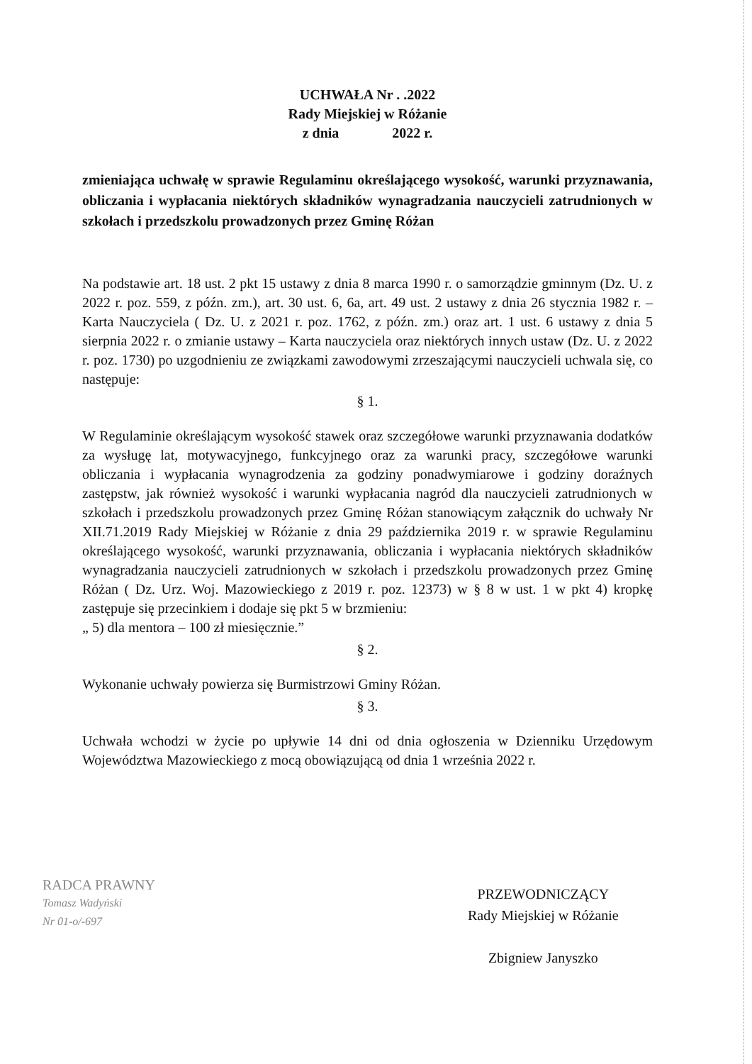UCHWAŁA Nr . .2022
Rady Miejskiej w Różanie
z dnia 2022 r.
zmieniająca uchwałę w sprawie Regulaminu określającego wysokość, warunki przyznawania, obliczania i wypłacania niektórych składników wynagradzania nauczycieli zatrudnionych w szkołach i przedszkolu prowadzonych przez Gminę Różan
Na podstawie art. 18 ust. 2 pkt 15 ustawy z dnia 8 marca 1990 r. o samorządzie gminnym (Dz. U. z 2022 r. poz. 559, z późn. zm.), art. 30 ust. 6, 6a, art. 49 ust. 2 ustawy z dnia 26 stycznia 1982 r. – Karta Nauczyciela ( Dz. U. z 2021 r. poz. 1762, z późn. zm.) oraz art. 1 ust. 6 ustawy z dnia 5 sierpnia 2022 r. o zmianie ustawy – Karta nauczyciela oraz niektórych innych ustaw (Dz. U. z 2022 r. poz. 1730) po uzgodnieniu ze związkami zawodowymi zrzeszającymi nauczycieli uchwala się, co następuje:
§ 1.
W Regulaminie określającym wysokość stawek oraz szczegółowe warunki przyznawania dodatków za wysługę lat, motywacyjnego, funkcyjnego oraz za warunki pracy, szczegółowe warunki obliczania i wypłacania wynagrodzenia za godziny ponadwymiarowe i godziny doraźnych zastępstw, jak również wysokość i warunki wypłacania nagród dla nauczycieli zatrudnionych w szkołach i przedszkolu prowadzonych przez Gminę Różan stanowiącym załącznik do uchwały Nr XII.71.2019 Rady Miejskiej w Różanie z dnia 29 października 2019 r. w sprawie Regulaminu określającego wysokość, warunki przyznawania, obliczania i wypłacania niektórych składników wynagradzania nauczycieli zatrudnionych w szkołach i przedszkolu prowadzonych przez Gminę Różan ( Dz. Urz. Woj. Mazowieckiego z 2019 r. poz. 12373) w § 8 w ust. 1 w pkt 4) kropkę zastępuje się przecinkiem i dodaje się pkt 5 w brzmieniu:
„ 5) dla mentora – 100 zł miesięcznie.”
§ 2.
Wykonanie uchwały powierza się Burmistrzowi Gminy Różan.
§ 3.
Uchwała wchodzi w życie po upływie 14 dni od dnia ogłoszenia w Dzienniku Urzędowym Województwa Mazowieckiego z mocą obowiązującą od dnia 1 września 2022 r.
RADCA PRAWNY
Tomasz Wadyński
Nr 01-o/-697
PRZEWODNICZĄCY
Rady Miejskiej w Różanie
Zbigniew Janyszko